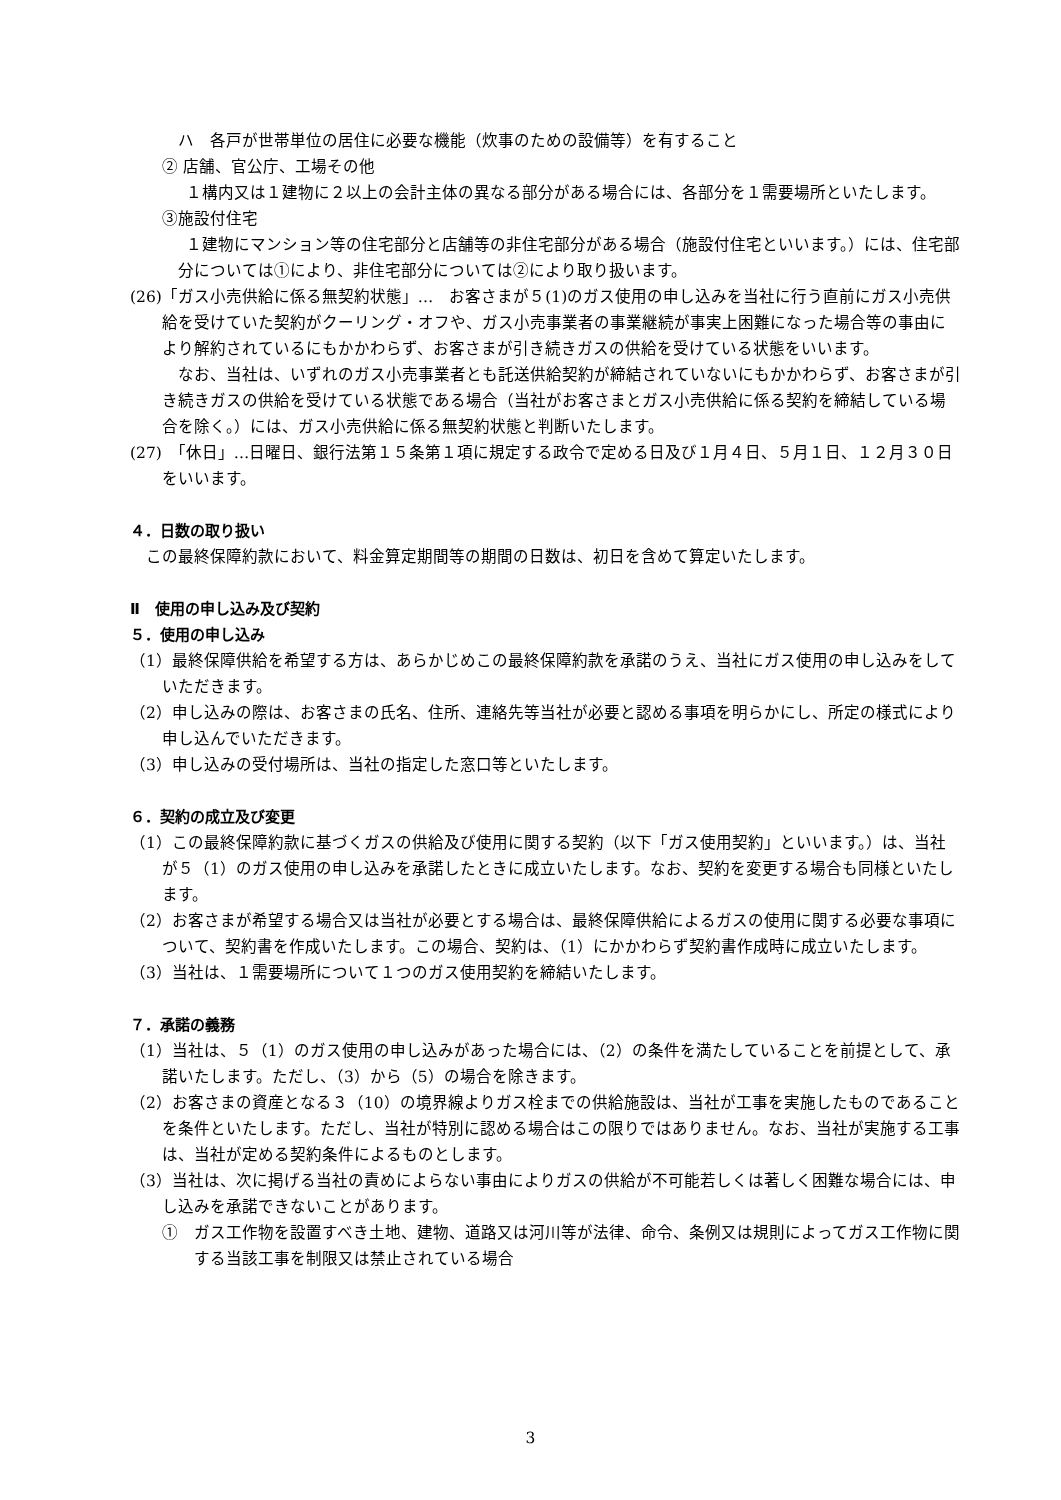ハ　各戸が世帯単位の居住に必要な機能（炊事のための設備等）を有すること
② 店舗、官公庁、工場その他
１構内又は１建物に２以上の会計主体の異なる部分がある場合には、各部分を１需要場所といたします。
③施設付住宅
１建物にマンション等の住宅部分と店舗等の非住宅部分がある場合（施設付住宅といいます。）には、住宅部分については①により、非住宅部分については②により取り扱います。
(26)「ガス小売供給に係る無契約状態」…　お客さまが５(1)のガス使用の申し込みを当社に行う直前にガス小売供給を受けていた契約がクーリング・オフや、ガス小売事業者の事業継続が事実上困難になった場合等の事由により解約されているにもかかわらず、お客さまが引き続きガスの供給を受けている状態をいいます。
なお、当社は、いずれのガス小売事業者とも託送供給契約が締結されていないにもかかわらず、お客さまが引き続きガスの供給を受けている状態である場合（当社がお客さまとガス小売供給に係る契約を締結している場合を除く。）には、ガス小売供給に係る無契約状態と判断いたします。
(27)　「休日」…日曜日、銀行法第１５条第１項に規定する政令で定める日及び１月４日、５月１日、１２月３０日をいいます。
４．日数の取り扱い
この最終保障約款において、料金算定期間等の期間の日数は、初日を含めて算定いたします。
Ⅱ　使用の申し込み及び契約
５．使用の申し込み
（1）最終保障供給を希望する方は、あらかじめこの最終保障約款を承諾のうえ、当社にガス使用の申し込みをしていただきます。
（2）申し込みの際は、お客さまの氏名、住所、連絡先等当社が必要と認める事項を明らかにし、所定の様式により申し込んでいただきます。
（3）申し込みの受付場所は、当社の指定した窓口等といたします。
６．契約の成立及び変更
（1）この最終保障約款に基づくガスの供給及び使用に関する契約（以下「ガス使用契約」といいます。）は、当社が５（1）のガス使用の申し込みを承諾したときに成立いたします。なお、契約を変更する場合も同様といたします。
（2）お客さまが希望する場合又は当社が必要とする場合は、最終保障供給によるガスの使用に関する必要な事項について、契約書を作成いたします。この場合、契約は、（1）にかかわらず契約書作成時に成立いたします。
（3）当社は、１需要場所について１つのガス使用契約を締結いたします。
７．承諾の義務
（1）当社は、５（1）のガス使用の申し込みがあった場合には、（2）の条件を満たしていることを前提として、承諾いたします。ただし、（3）から（5）の場合を除きます。
（2）お客さまの資産となる３（10）の境界線よりガス栓までの供給施設は、当社が工事を実施したものであることを条件といたします。ただし、当社が特別に認める場合はこの限りではありません。なお、当社が実施する工事は、当社が定める契約条件によるものとします。
（3）当社は、次に掲げる当社の責めによらない事由によりガスの供給が不可能若しくは著しく困難な場合には、申し込みを承諾できないことがあります。
①　ガス工作物を設置すべき土地、建物、道路又は河川等が法律、命令、条例又は規則によってガス工作物に関する当該工事を制限又は禁止されている場合
3